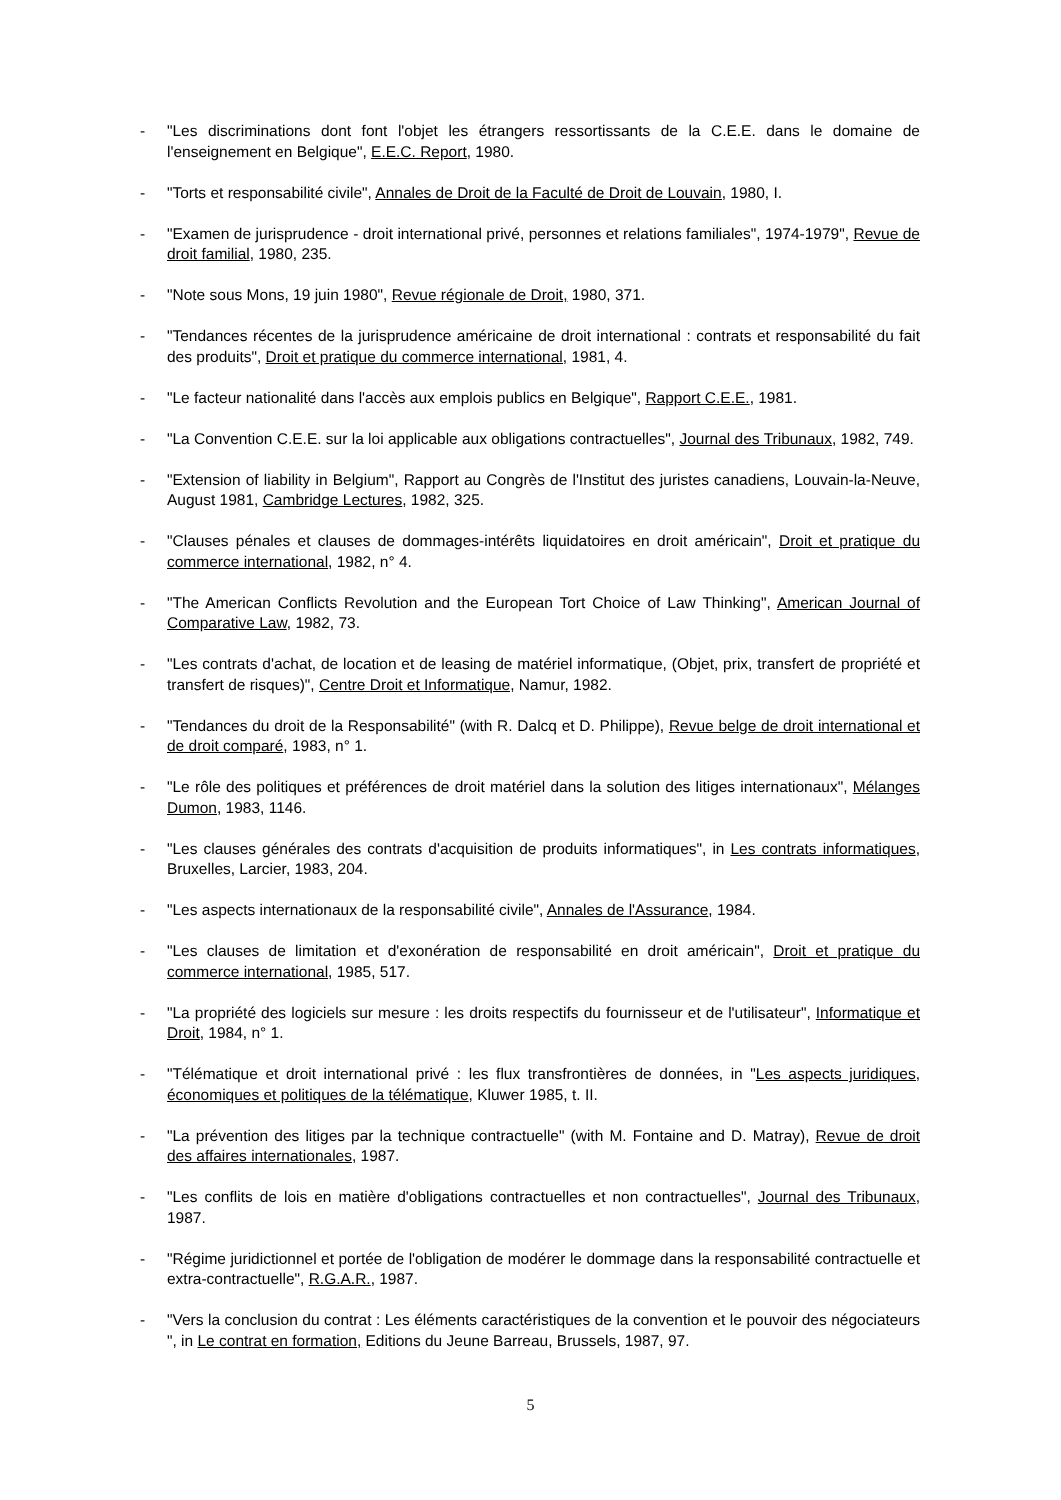- "Les discriminations dont font l'objet les étrangers ressortissants de la C.E.E. dans le domaine de l'enseignement en Belgique", E.E.C. Report, 1980.
- "Torts et responsabilité civile", Annales de Droit de la Faculté de Droit de Louvain, 1980, I.
- "Examen de jurisprudence - droit international privé, personnes et relations familiales", 1974-1979", Revue de droit familial, 1980, 235.
- "Note sous Mons, 19 juin 1980", Revue régionale de Droit, 1980, 371.
- "Tendances récentes de la jurisprudence américaine de droit international : contrats et responsabilité du fait des produits", Droit et pratique du commerce international, 1981, 4.
- "Le facteur nationalité dans l'accès aux emplois publics en Belgique", Rapport C.E.E., 1981.
- "La Convention C.E.E. sur la loi applicable aux obligations contractuelles", Journal des Tribunaux, 1982, 749.
- "Extension of liability in Belgium", Rapport au Congrès de l'Institut des juristes canadiens, Louvain-la-Neuve, August 1981, Cambridge Lectures, 1982, 325.
- "Clauses pénales et clauses de dommages-intérêts liquidatoires en droit américain", Droit et pratique du commerce international, 1982, n° 4.
- "The American Conflicts Revolution and the European Tort Choice of Law Thinking", American Journal of Comparative Law, 1982, 73.
- "Les contrats d'achat, de location et de leasing de matériel informatique, (Objet, prix, transfert de propriété et transfert de risques)", Centre Droit et Informatique, Namur, 1982.
- "Tendances du droit de la Responsabilité" (with R. Dalcq et D. Philippe), Revue belge de droit international et de droit comparé, 1983, n° 1.
- "Le rôle des politiques et préférences de droit matériel dans la solution des litiges internationaux", Mélanges Dumon, 1983, 1146.
- "Les clauses générales des contrats d'acquisition de produits informatiques", in Les contrats informatiques, Bruxelles, Larcier, 1983, 204.
- "Les aspects internationaux de la responsabilité civile", Annales de l'Assurance, 1984.
- "Les clauses de limitation et d'exonération de responsabilité en droit américain", Droit et pratique du commerce international, 1985, 517.
- "La propriété des logiciels sur mesure : les droits respectifs du fournisseur et de l'utilisateur", Informatique et Droit, 1984, n° 1.
- "Télématique et droit international privé : les flux transfrontières de données, in "Les aspects juridiques, économiques et politiques de la télématique, Kluwer 1985, t. II.
- "La prévention des litiges par la technique contractuelle" (with M. Fontaine and D. Matray), Revue de droit des affaires internationales, 1987.
- "Les conflits de lois en matière d'obligations contractuelles et non contractuelles", Journal des Tribunaux, 1987.
- "Régime juridictionnel et portée de l'obligation de modérer le dommage dans la responsabilité contractuelle et extra-contractuelle", R.G.A.R., 1987.
- "Vers la conclusion du contrat : Les éléments caractéristiques de la convention et le pouvoir des négociateurs ", in Le contrat en formation, Editions du Jeune Barreau, Brussels, 1987, 97.
5